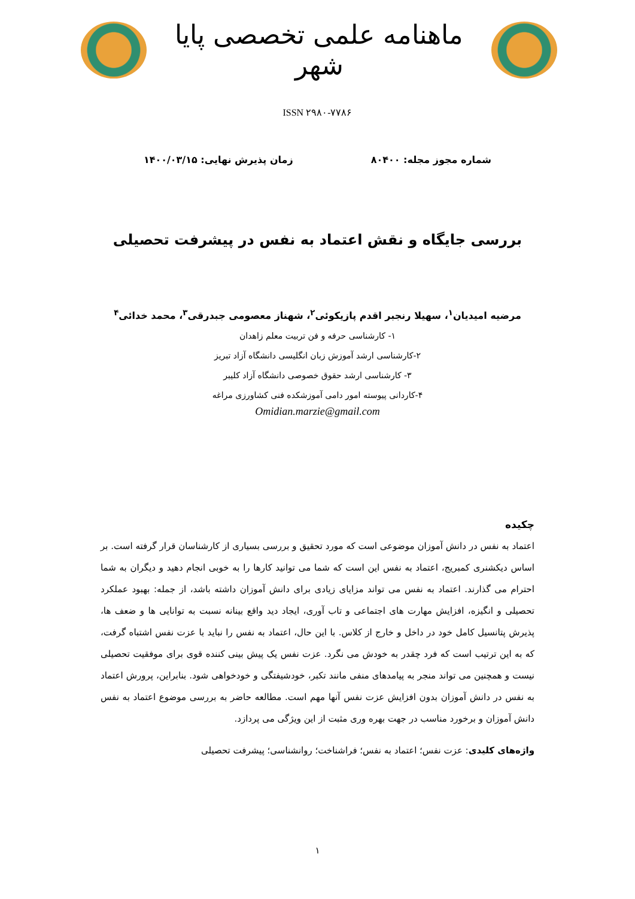ماهنامه علمی تخصصی پایا شهر
ISSN ۲۹۸۰-۷۷۸۶
شماره مجوز مجله: ۸۰۴۰۰ زمان پذیرش نهایی: ۱۴۰۰/۰۳/۱۵
بررسی جایگاه و نقش اعتماد به نفس در پیشرفت تحصیلی
مرضیه امیدیان<sup>۱</sup>، سهیلا رنجبر اقدم پازیکوئی<sup>۲</sup>، شهناز معصومی جبدرقی<sup>۳</sup>، محمد خدائی<sup>۴</sup>
۱- کارشناسی حرفه و فن تربیت معلم زاهدان
۲-کارشناسی ارشد آموزش زبان انگلیسی دانشگاه آزاد تبریز
۳- کارشناسی ارشد حقوق خصوصی دانشگاه آزاد کلیبر
۴-کاردانی پیوسته امور دامی آموزشکده فنی کشاورزی مراغه
Omidian.marzie@gmail.com
چکیده
اعتماد به نفس در دانش آموزان موضوعی است که مورد تحقیق و بررسی بسیاری از کارشناسان قرار گرفته است. بر اساس دیکشنری کمبریج، اعتماد به نفس این است که شما می توانید کارها را به خوبی انجام دهید و دیگران به شما احترام می گذارند. اعتماد به نفس می تواند مزایای زیادی برای دانش آموزان داشته باشد، از جمله: بهبود عملکرد تحصیلی و انگیزه، افزایش مهارت های اجتماعی و تاب آوری، ایجاد دید واقع بینانه نسبت به توانایی ها و ضعف ها، پذیرش پتانسیل کامل خود در داخل و خارج از کلاس. با این حال، اعتماد به نفس را نباید با عزت نفس اشتباه گرفت، که به این ترتیب است که فرد چقدر به خودش می نگرد. عزت نفس یک پیش بینی کننده قوی برای موفقیت تحصیلی نیست و همچنین می تواند منجر به پیامدهای منفی مانند تکبر، خودشیفتگی و خودخواهی شود. بنابراین، پرورش اعتماد به نفس در دانش آموزان بدون افزایش عزت نفس آنها مهم است. مطالعه حاضر به بررسی موضوع اعتماد به نفس دانش آموزان و برخورد مناسب در جهت بهره وری مثبت از این ویژگی می پردازد.
واژه‌های کلیدی: عزت نفس؛ اعتماد به نفس؛ فراشناخت؛ روانشناسی؛ پیشرفت تحصیلی
۱